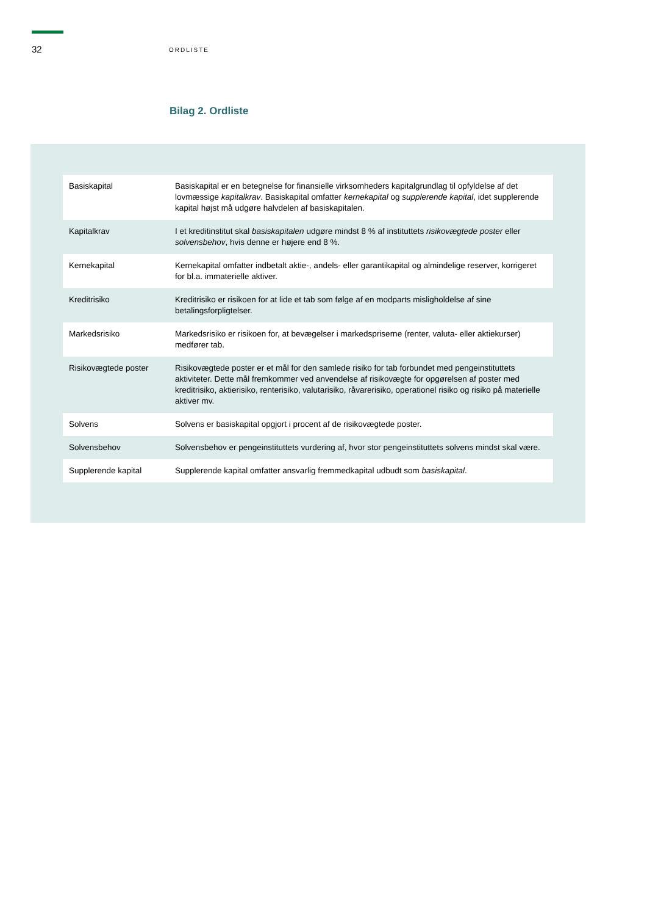32 ORDLISTE
Bilag 2. Ordliste
| Basiskapital | Basiskapital er en betegnelse for finansielle virksomheders kapitalgrundlag til opfyldelse af det lovmæssige kapitalkrav . Basiskapital omfatter kernekapital og supplerende kapital , idet supplerende kapital højst må udgøre halvdelen af basiskapitalen. |
| Kapitalkrav | I et kreditinstitut skal basiskapitalen udgøre mindst 8 % af instituttets risikovægtede poster eller solvensbehov , hvis denne er højere end 8 %. |
| Kernekapital | Kernekapital omfatter indbetalt aktie-, andels- eller garantikapital og almindelige reserver, korrigeret for bl.a. immaterielle aktiver. |
| Kreditrisiko | Kreditrisiko er risikoen for at lide et tab som følge af en modparts misligholdelse af sine betalingsforpligtelser. |
| Markedsrisiko | Markedsrisiko er risikoen for, at bevægelser i markedspriserne (renter, valuta- eller aktiekurser) medfører tab. |
| Risikovægtede poster | Risikovægtede poster er et mål for den samlede risiko for tab forbundet med pengeinstituttets aktiviteter. Dette mål fremkommer ved anvendelse af risikovægte for opgørelsen af poster med kreditrisiko, aktierisiko, renterisiko, valutarisiko, råvarerisiko, operationel risiko og risiko på materielle aktiver mv. |
| Solvens | Solvens er basiskapital opgjort i procent af de risikovægtede poster. |
| Solvensbehov | Solvensbehov er pengeinstituttets vurdering af, hvor stor pengeinstituttets solvens mindst skal være. |
| Supplerende kapital | Supplerende kapital omfatter ansvarlig fremmedkapital udbudt som basiskapital . |